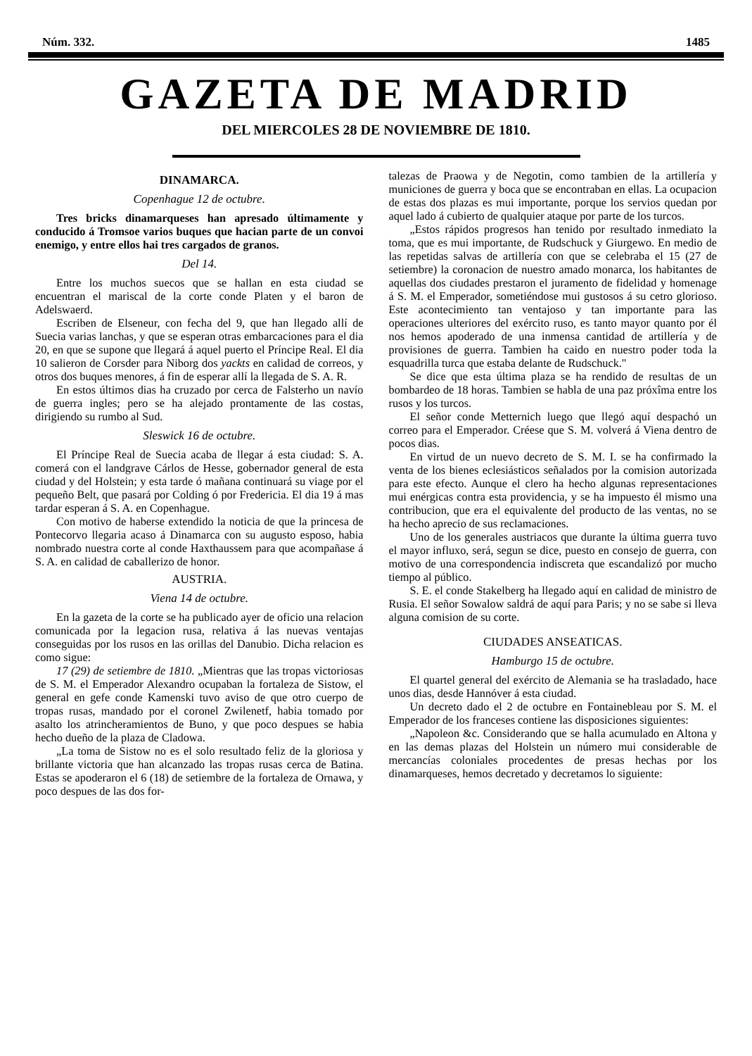Núm. 332. 1485
GAZETA DE MADRID
DEL MIERCOLES 28 DE NOVIEMBRE DE 1810.
DINAMARCA.
Copenhague 12 de octubre.
Tres bricks dinamarqueses han apresado últimamente y conducido á Tromsoe varios buques que hacian parte de un convoi enemigo, y entre ellos hai tres cargados de granos.
Del 14.
Entre los muchos suecos que se hallan en esta ciudad se encuentran el mariscal de la corte conde Platen y el baron de Adelswaerd.
Escriben de Elseneur, con fecha del 9, que han llegado allí de Suecia varias lanchas, y que se esperan otras embarcaciones para el dia 20, en que se supone que llegará á aquel puerto el Príncipe Real. El dia 10 salieron de Corsder para Niborg dos yackts en calidad de correos, y otros dos buques menores, á fin de esperar allí la llegada de S. A. R.
En estos últimos dias ha cruzado por cerca de Falsterho un navío de guerra ingles; pero se ha alejado prontamente de las costas, dirigiendo su rumbo al Sud.
Sleswick 16 de octubre.
El Príncipe Real de Suecia acaba de llegar á esta ciudad: S. A. comerá con el landgrave Cárlos de Hesse, gobernador general de esta ciudad y del Holstein; y esta tarde ó mañana continuará su viage por el pequeño Belt, que pasará por Colding ó por Fredericia. El dia 19 á mas tardar esperan á S. A. en Copenhague.
Con motivo de haberse extendido la noticia de que la princesa de Pontecorvo llegaria acaso á Dinamarca con su augusto esposo, habia nombrado nuestra corte al conde Haxthaussem para que acompañase á S. A. en calidad de caballerizo de honor.
AUSTRIA.
Viena 14 de octubre.
En la gazeta de la corte se ha publicado ayer de oficio una relacion comunicada por la legacion rusa, relativa á las nuevas ventajas conseguidas por los rusos en las orillas del Danubio. Dicha relacion es como sigue:
17 (29) de setiembre de 1810. „Mientras que las tropas victoriosas de S. M. el Emperador Alexandro ocupaban la fortaleza de Sistow, el general en gefe conde Kamenski tuvo aviso de que otro cuerpo de tropas rusas, mandado por el coronel Zwilenetf, habia tomado por asalto los atrincheramientos de Buno, y que poco despues se habia hecho dueño de la plaza de Cladowa.
„La toma de Sistow no es el solo resultado feliz de la gloriosa y brillante victoria que han alcanzado las tropas rusas cerca de Batina. Estas se apoderaron el 6 (18) de setiembre de la fortaleza de Ornawa, y poco despues de las dos for-
talezas de Praowa y de Negotin, como tambien de la artillería y municiones de guerra y boca que se encontraban en ellas. La ocupacion de estas dos plazas es mui importante, porque los servios quedan por aquel lado á cubierto de qualquier ataque por parte de los turcos.
„Estos rápidos progresos han tenido por resultado inmediato la toma, que es mui importante, de Rudschuck y Giurgewo. En medio de las repetidas salvas de artillería con que se celebraba el 15 (27 de setiembre) la coronacion de nuestro amado monarca, los habitantes de aquellas dos ciudades prestaron el juramento de fidelidad y homenage á S. M. el Emperador, sometiéndose mui gustosos á su cetro glorioso. Este acontecimiento tan ventajoso y tan importante para las operaciones ulteriores del exército ruso, es tanto mayor quanto por él nos hemos apoderado de una inmensa cantidad de artillería y de provisiones de guerra. Tambien ha caido en nuestro poder toda la esquadrilla turca que estaba delante de Rudschuck."
Se dice que esta última plaza se ha rendido de resultas de un bombardeo de 18 horas. Tambien se habla de una paz próxîma entre los rusos y los turcos.
El señor conde Metternich luego que llegó aquí despachó un correo para el Emperador. Créese que S. M. volverá á Viena dentro de pocos dias.
En virtud de un nuevo decreto de S. M. I. se ha confirmado la venta de los bienes eclesiásticos señalados por la comision autorizada para este efecto. Aunque el clero ha hecho algunas representaciones mui enérgicas contra esta providencia, y se ha impuesto él mismo una contribucion, que era el equivalente del producto de las ventas, no se ha hecho aprecio de sus reclamaciones.
Uno de los generales austriacos que durante la última guerra tuvo el mayor influxo, será, segun se dice, puesto en consejo de guerra, con motivo de una correspondencia indiscreta que escandalizó por mucho tiempo al público.
S. E. el conde Stakelberg ha llegado aquí en calidad de ministro de Rusia. El señor Sowalow saldrá de aquí para Paris; y no se sabe si lleva alguna comision de su corte.
CIUDADES ANSEATICAS.
Hamburgo 15 de octubre.
El quartel general del exército de Alemania se ha trasladado, hace unos dias, desde Hannóver á esta ciudad.
Un decreto dado el 2 de octubre en Fontainebleau por S. M. el Emperador de los franceses contiene las disposiciones siguientes:
„Napoleon &c. Considerando que se halla acumulado en Altona y en las demas plazas del Holstein un número mui considerable de mercancías coloniales procedentes de presas hechas por los dinamarqueses, hemos decretado y decretamos lo siguiente: